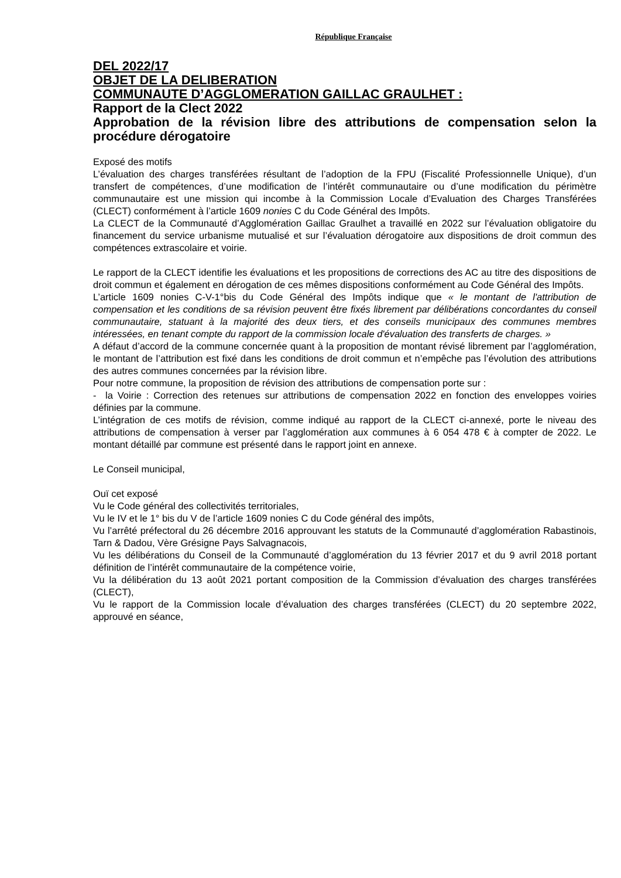République Française
DEL 2022/17
OBJET DE LA DELIBERATION
COMMUNAUTE D’AGGLOMERATION GAILLAC GRAULHET :
Rapport de la Clect 2022
Approbation de la révision libre des attributions de compensation selon la procédure dérogatoire
Exposé des motifs
L’évaluation des charges transférées résultant de l’adoption de la FPU (Fiscalité Professionnelle Unique), d’un transfert de compétences, d’une modification de l’intérêt communautaire ou d’une modification du périmètre communautaire est une mission qui incombe à la Commission Locale d’Evaluation des Charges Transférées (CLECT) conformément à l’article 1609 nonies C du Code Général des Impôts.
La CLECT de la Communauté d’Agglomération Gaillac Graulhet a travaillé en 2022 sur l’évaluation obligatoire du financement du service urbanisme mutualisé et sur l’évaluation dérogatoire aux dispositions de droit commun des compétences extrascolaire et voirie.
Le rapport de la CLECT identifie les évaluations et les propositions de corrections des AC au titre des dispositions de droit commun et également en dérogation de ces mêmes dispositions conformément au Code Général des Impôts.
L’article 1609 nonies C-V-1°bis du Code Général des Impôts indique que « le montant de l'attribution de compensation et les conditions de sa révision peuvent être fixés librement par délibérations concordantes du conseil communautaire, statuant à la majorité des deux tiers, et des conseils municipaux des communes membres intéressées, en tenant compte du rapport de la commission locale d'évaluation des transferts de charges. »
A défaut d’accord de la commune concernée quant à la proposition de montant révisé librement par l’agglomération, le montant de l’attribution est fixé dans les conditions de droit commun et n’empêche pas l’évolution des attributions des autres communes concernées par la révision libre.
Pour notre commune, la proposition de révision des attributions de compensation porte sur :
- la Voirie : Correction des retenues sur attributions de compensation 2022 en fonction des enveloppes voiries définies par la commune.
L’intégration de ces motifs de révision, comme indiqué au rapport de la CLECT ci-annexé, porte le niveau des attributions de compensation à verser par l’agglomération aux communes à 6 054 478 € à compter de 2022. Le montant détaillé par commune est présenté dans le rapport joint en annexe.
Le Conseil municipal,
Ouï cet exposé
Vu le Code général des collectivités territoriales,
Vu le IV et le 1° bis du V de l’article 1609 nonies C du Code général des impôts,
Vu l’arrêté préfectoral du 26 décembre 2016 approuvant les statuts de la Communauté d’agglomération Rabastinois, Tarn & Dadou, Vère Grésigne Pays Salvagnacois,
Vu les délibérations du Conseil de la Communauté d’agglomération du 13 février 2017 et du 9 avril 2018 portant définition de l’intérêt communautaire de la compétence voirie,
Vu la délibération du 13 août 2021 portant composition de la Commission d’évaluation des charges transférées (CLECT),
Vu le rapport de la Commission locale d’évaluation des charges transférées (CLECT) du 20 septembre 2022, approuvé en séance,